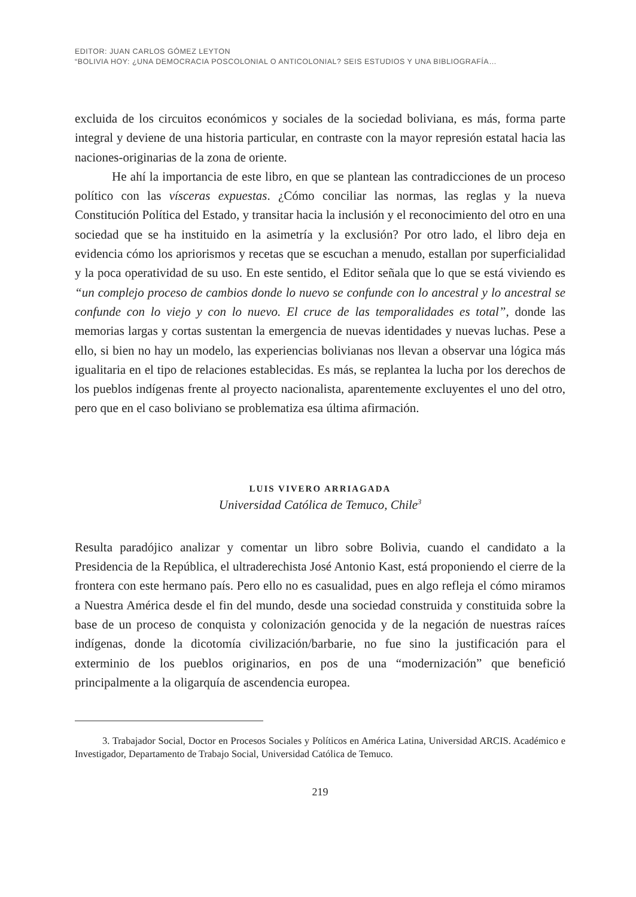EDITOR: JUAN CARLOS GÓMEZ LEYTON
“BOLIVIA HOY: ¿UNA DEMOCRACIA POSCOLONIAL O ANTICOLONIAL? SEIS ESTUDIOS Y UNA BIBLIOGRAFÍA…
excluida de los circuitos económicos y sociales de la sociedad boliviana, es más, forma parte integral y deviene de una historia particular, en contraste con la mayor represión estatal hacia las naciones-originarias de la zona de oriente.
He ahí la importancia de este libro, en que se plantean las contradicciones de un proceso político con las vísceras expuestas. ¿Cómo conciliar las normas, las reglas y la nueva Constitución Política del Estado, y transitar hacia la inclusión y el reconocimiento del otro en una sociedad que se ha instituido en la asimetría y la exclusión? Por otro lado, el libro deja en evidencia cómo los apriorismos y recetas que se escuchan a menudo, estallan por superficialidad y la poca operatividad de su uso. En este sentido, el Editor señala que lo que se está viviendo es “un complejo proceso de cambios donde lo nuevo se confunde con lo ancestral y lo ancestral se confunde con lo viejo y con lo nuevo. El cruce de las temporalidades es total”, donde las memorias largas y cortas sustentan la emergencia de nuevas identidades y nuevas luchas. Pese a ello, si bien no hay un modelo, las experiencias bolivianas nos llevan a observar una lógica más igualitaria en el tipo de relaciones establecidas. Es más, se replantea la lucha por los derechos de los pueblos indígenas frente al proyecto nacionalista, aparentemente excluyentes el uno del otro, pero que en el caso boliviano se problematiza esa última afirmación.
LUIS VIVERO ARRIAGADA
Universidad Católica de Temuco, Chile<sup>3</sup>
Resulta paradójico analizar y comentar un libro sobre Bolivia, cuando el candidato a la Presidencia de la República, el ultraderechista José Antonio Kast, está proponiendo el cierre de la frontera con este hermano país. Pero ello no es casualidad, pues en algo refleja el cómo miramos a Nuestra América desde el fin del mundo, desde una sociedad construida y constituida sobre la base de un proceso de conquista y colonización genocida y de la negación de nuestras raíces indígenas, donde la dicotomía civilización/barbarie, no fue sino la justificación para el exterminio de los pueblos originarios, en pos de una “modernización” que benefició principalmente a la oligarquía de ascendencia europea.
3. Trabajador Social, Doctor en Procesos Sociales y Políticos en América Latina, Universidad ARCIS. Académico e Investigador, Departamento de Trabajo Social, Universidad Católica de Temuco.
219